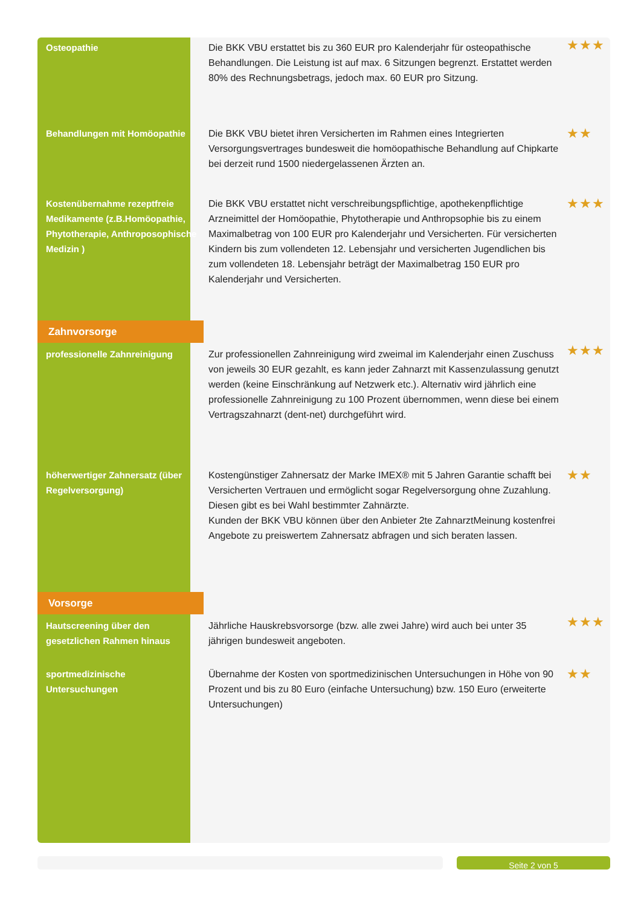| Osteopathie | Die BKK VBU erstattet bis zu 360 EUR pro Kalenderjahr für osteopathische Behandlungen. Die Leistung ist auf max. 6 Sitzungen begrenzt. Erstattet werden 80% des Rechnungsbetrags, jedoch max. 60 EUR pro Sitzung. | ★★★ |
| Behandlungen mit Homöopathie | Die BKK VBU bietet ihren Versicherten im Rahmen eines Integrierten Versorgungsvertrages bundesweit die homöopathische Behandlung auf Chipkarte bei derzeit rund 1500 niedergelassenen Ärzten an. | ★★ |
| Kostenübernahme rezeptfreie Medikamente (z.B.Homöopathie, Phytotherapie, Anthroposophische Medizin ) | Die BKK VBU erstattet nicht verschreibungspflichtige, apothekenpflichtige Arzneimittel der Homöopathie, Phytotherapie und Anthropsophie bis zu einem Maximalbetrag von 100 EUR pro Kalenderjahr und Versicherten. Für versicherten Kindern bis zum vollendeten 12. Lebensjahr und versicherten Jugendlichen bis zum vollendeten 18. Lebensjahr beträgt der Maximalbetrag 150 EUR pro Kalenderjahr und Versicherten. | ★★★ |
| Zahnvorsorge | | |
| professionelle Zahnreinigung | Zur professionellen Zahnreinigung wird zweimal im Kalenderjahr einen Zuschuss von jeweils 30 EUR gezahlt, es kann jeder Zahnarzt mit Kassenzulassung genutzt werden (keine Einschränkung auf Netzwerk etc.). Alternativ wird jährlich eine professionelle Zahnreinigung zu 100 Prozent übernommen, wenn diese bei einem Vertragszahnarzt (dent-net) durchgeführt wird. | ★★★ |
| höherwertiger Zahnersatz (über Regelversorgung) | Kostengünstiger Zahnersatz der Marke IMEX® mit 5 Jahren Garantie schafft bei Versicherten Vertrauen und ermöglicht sogar Regelversorgung ohne Zuzahlung. Diesen gibt es bei Wahl bestimmter Zahnärzte. Kunden der BKK VBU können über den Anbieter 2te ZahnarztMeinung kostenfrei Angebote zu preiswertem Zahnersatz abfragen und sich beraten lassen. | ★★ |
| Vorsorge | | |
| Hautscreening über den gesetzlichen Rahmen hinaus | Jährliche Hauskrebsvorsorge (bzw. alle zwei Jahre) wird auch bei unter 35 jährigen bundesweit angeboten. | ★★★ |
| sportmedizinische Untersuchungen | Übernahme der Kosten von sportmedizinischen Untersuchungen in Höhe von 90 Prozent und bis zu 80 Euro (einfache Untersuchung) bzw. 150 Euro (erweiterte Untersuchungen) | ★★ |
Seite 2 von 5